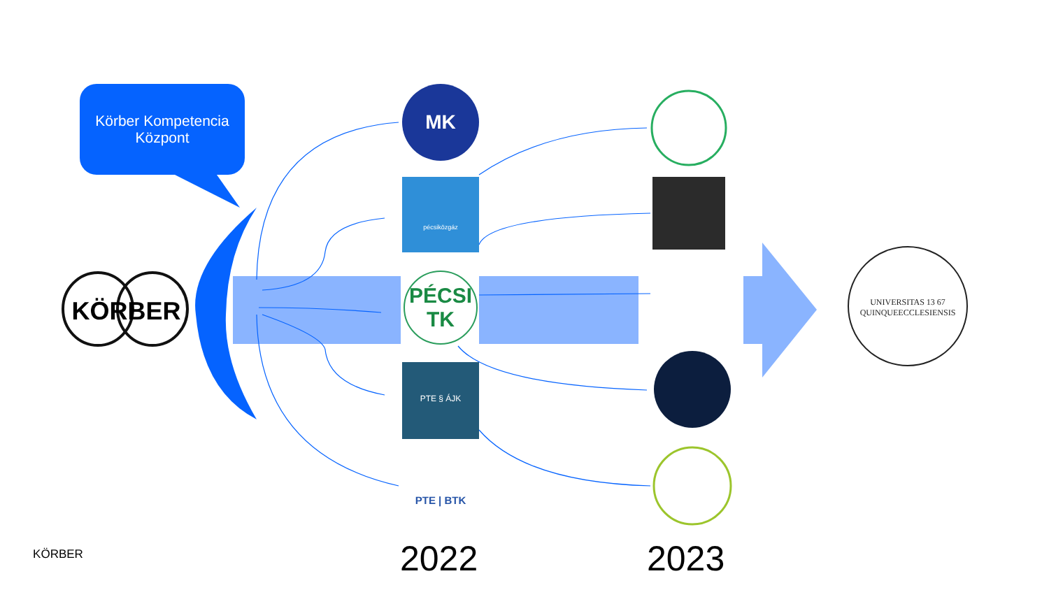Körber Kompetencia
Központ
KÖRBER
KÖRBER
MK
pécsiközgáz
PÉCSI TK
PTE § ÁJK
PTE | BTK
UNIVERSITAS 13 67 QUINQUEECCLESIENSIS
2022 2023